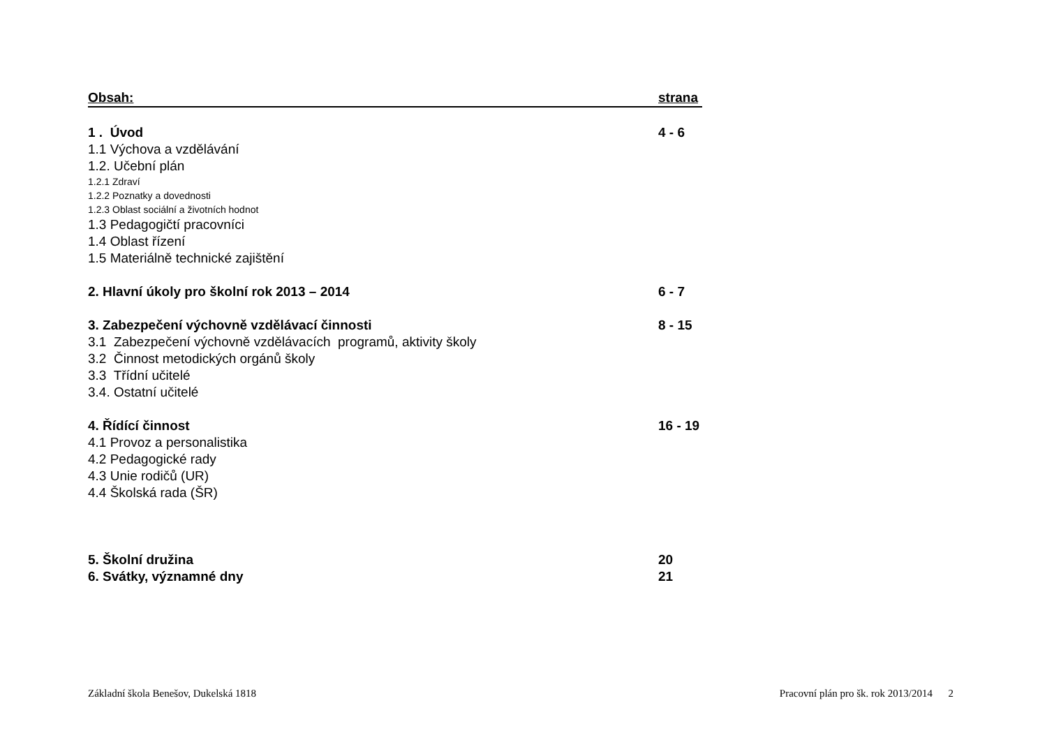Obsah: strana
1 . Úvod 4 - 6
1.1 Výchova a vzdělávání
1.2. Učební plán
1.2.1 Zdraví
1.2.2 Poznatky a dovednosti
1.2.3 Oblast sociální a životních hodnot
1.3 Pedagogičtí pracovníci
1.4 Oblast řízení
1.5 Materiálně technické zajištění
2. Hlavní úkoly pro školní rok 2013 – 2014 6 - 7
3. Zabezpečení výchovně vzdělávací činnosti 8 - 15
3.1 Zabezpečení výchovně vzdělávacích programů, aktivity školy
3.2 Činnost metodických orgánů školy
3.3 Třídní učitelé
3.4. Ostatní učitelé
4. Řídící činnost 16 - 19
4.1 Provoz a personalistika
4.2 Pedagogické rady
4.3 Unie rodičů (UR)
4.4 Školská rada (ŠR)
5. Školní družina 20
6. Svátky, významné dny 21
Základní škola Benešov, Dukelská 1818 Pracovní plán pro šk. rok 2013/2014 2